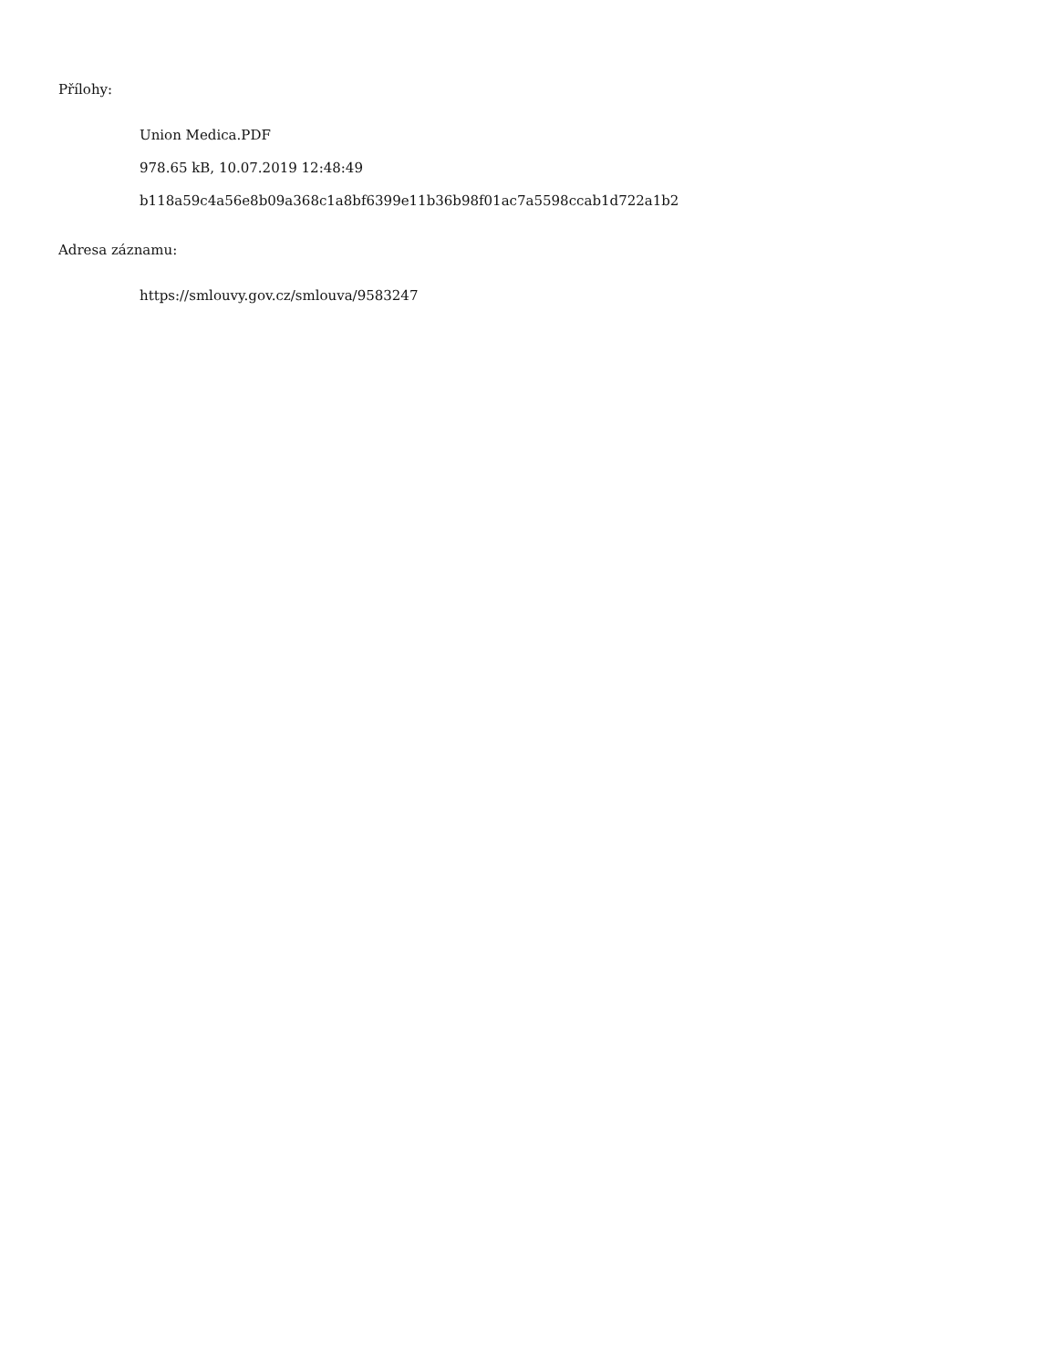Přílohy:
Union Medica.PDF
978.65 kB, 10.07.2019 12:48:49
b118a59c4a56e8b09a368c1a8bf6399e11b36b98f01ac7a5598ccab1d722a1b2
Adresa záznamu:
https://smlouvy.gov.cz/smlouva/9583247